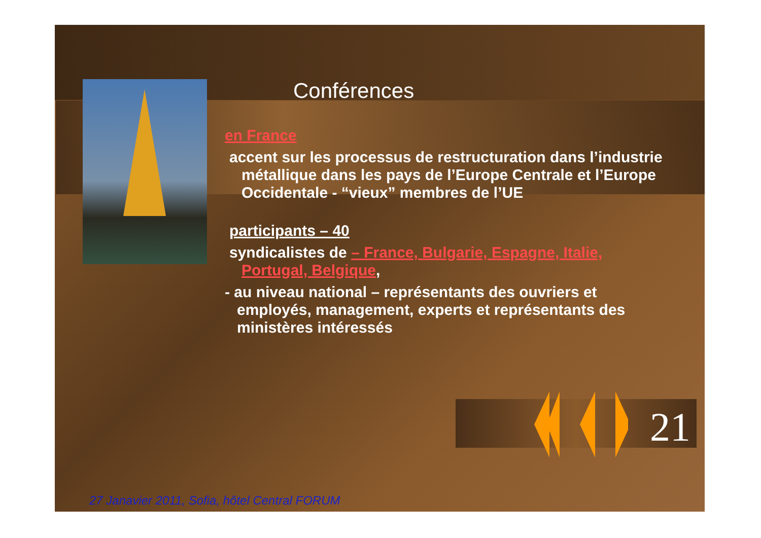Conférences
en France
accent sur les processus de restructuration dans l’industrie métallique dans les pays de l’Europe Centrale et l’Europe Occidentale - “vieux” membres de l’UE
participants – 40
syndicalistes de – France, Bulgarie, Espagne, Italie, Portugal, Belgique,
- au niveau national – représentants des ouvriers et employés, management, experts et représentants des ministères intéressés
21
27 Janavier 2011, Sofia, hôtel Central FORUM